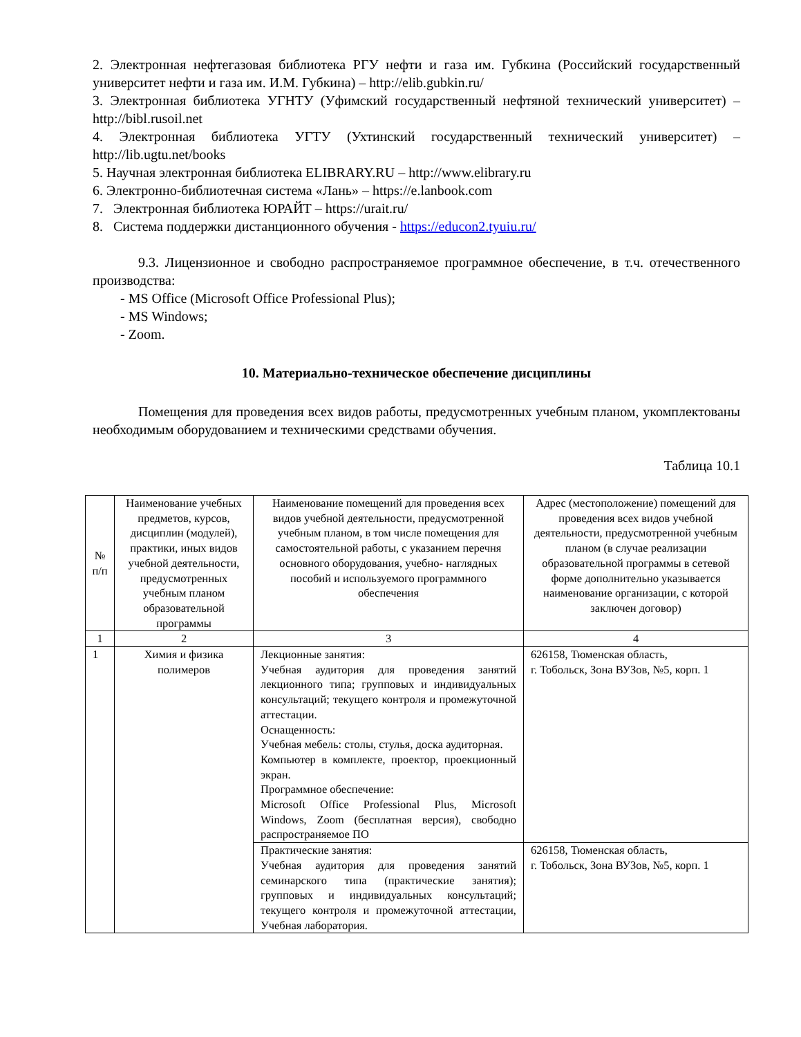2. Электронная нефтегазовая библиотека РГУ нефти и газа им. Губкина (Российский государственный университет нефти и газа им. И.М. Губкина) – http://elib.gubkin.ru/
3. Электронная библиотека УГНТУ (Уфимский государственный нефтяной технический университет) – http://bibl.rusoil.net
4. Электронная библиотека УГТУ (Ухтинский государственный технический университет) – http://lib.ugtu.net/books
5. Научная электронная библиотека ELIBRARY.RU – http://www.elibrary.ru
6. Электронно-библиотечная система «Лань» – https://e.lanbook.com
7. Электронная библиотека ЮРАЙТ – https://urait.ru/
8. Система поддержки дистанционного обучения - https://educon2.tyuiu.ru/
9.3. Лицензионное и свободно распространяемое программное обеспечение, в т.ч. отечественного производства:
- MS Office (Microsoft Office Professional Plus);
- MS Windows;
- Zoom.
10. Материально-техническое обеспечение дисциплины
Помещения для проведения всех видов работы, предусмотренных учебным планом, укомплектованы необходимым оборудованием и техническими средствами обучения.
Таблица 10.1
| № п/п | Наименование учебных предметов, курсов, дисциплин (модулей), практики, иных видов учебной деятельности, предусмотренных учебным планом образовательной программы | Наименование помещений для проведения всех видов учебной деятельности, предусмотренной учебным планом, в том числе помещения для самостоятельной работы, с указанием перечня основного оборудования, учебно- наглядных пособий и используемого программного обеспечения | Адрес (местоположение) помещений для проведения всех видов учебной деятельности, предусмотренной учебным планом (в случае реализации образовательной программы в сетевой форме дополнительно указывается наименование организации, с которой заключен договор) |
| --- | --- | --- | --- |
| 1 | 2 | 3 | 4 |
| 1 | Химия и физика полимеров | Лекционные занятия: Учебная аудитория для проведения занятий лекционного типа; групповых и индивидуальных консультаций; текущего контроля и промежуточной аттестации. Оснащенность: Учебная мебель: столы, стулья, доска аудиторная. Компьютер в комплекте, проектор, проекционный экран. Программное обеспечение: Microsoft Office Professional Plus, Microsoft Windows, Zoom (бесплатная версия), свободно распространяемое ПО | 626158, Тюменская область, г. Тобольск, Зона ВУЗов, №5, корп. 1 |
| | | Практические занятия: Учебная аудитория для проведения занятий семинарского типа (практические занятия); групповых и индивидуальных консультаций; текущего контроля и промежуточной аттестации, Учебная лаборатория. | 626158, Тюменская область, г. Тобольск, Зона ВУЗов, №5, корп. 1 |